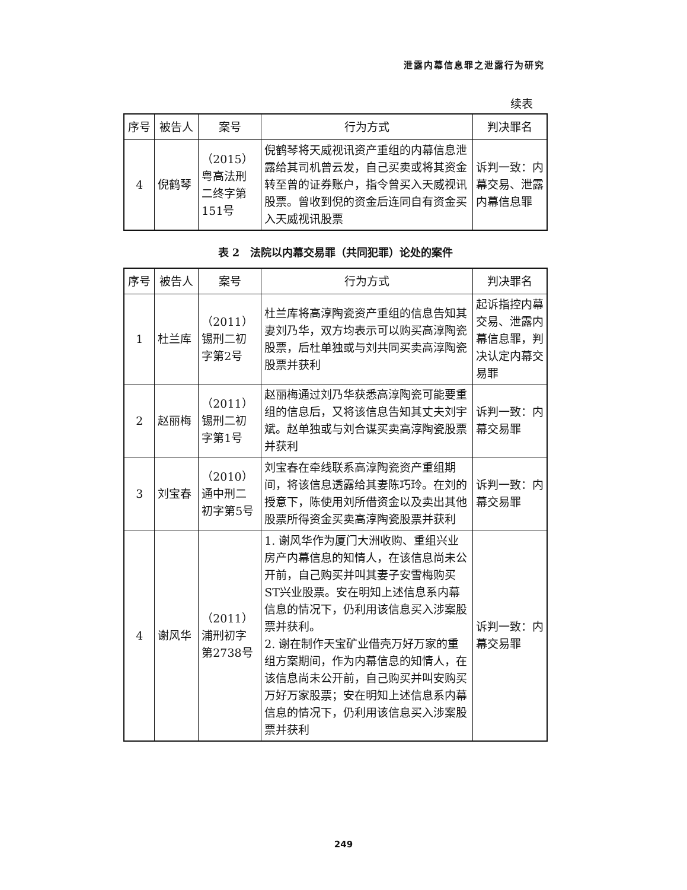泄露内幕信息罪之泄露行为研究
续表
| 序号 | 被告人 | 案号 | 行为方式 | 判决罪名 |
| --- | --- | --- | --- | --- |
| 4 | 倪鹤琴 | （2015）粤高法刑二终字第151号 | 倪鹤琴将天威视讯资产重组的内幕信息泄露给其司机曾云发，自己买卖或将其资金转至曾的证券账户，指令曾买入天威视讯股票。曾收到倪的资金后连同自有资金买入天威视讯股票 | 诉判一致：内幕交易、泄露内幕信息罪 |
表 2　法院以内幕交易罪（共同犯罪）论处的案件
| 序号 | 被告人 | 案号 | 行为方式 | 判决罪名 |
| --- | --- | --- | --- | --- |
| 1 | 杜兰库 | （2011）锡刑二初字第2号 | 杜兰库将高淳陶瓷资产重组的信息告知其妻刘乃华，双方均表示可以购买高淳陶瓷股票，后杜单独或与刘共同买卖高淳陶瓷股票并获利 | 起诉指控内幕交易、泄露内幕信息罪，判决认定内幕交易罪 |
| 2 | 赵丽梅 | （2011）锡刑二初字第1号 | 赵丽梅通过刘乃华获悉高淳陶瓷可能要重组的信息后，又将该信息告知其丈夫刘宇斌。赵单独或与刘合谋买卖高淳陶瓷股票并获利 | 诉判一致：内幕交易罪 |
| 3 | 刘宝春 | （2010）通中刑二初字第5号 | 刘宝春在牵线联系高淳陶瓷资产重组期间，将该信息透露给其妻陈巧玲。在刘的授意下，陈使用刘所借资金以及卖出其他股票所得资金买卖高淳陶瓷股票并获利 | 诉判一致：内幕交易罪 |
| 4 | 谢风华 | （2011）浦刑初字第2738号 | 1. 谢风华作为厦门大洲收购、重组兴业房产内幕信息的知情人，在该信息尚未公开前，自己购买并叫其妻子安雪梅购买ST兴业股票。安在明知上述信息系内幕信息的情况下，仍利用该信息买入涉案股票并获利。 2. 谢在制作天宝矿业借壳万好万家的重组方案期间，作为内幕信息的知情人，在该信息尚未公开前，自己购买并叫安购买万好万家股票；安在明知上述信息系内幕信息的情况下，仍利用该信息买入涉案股票并获利 | 诉判一致：内幕交易罪 |
249